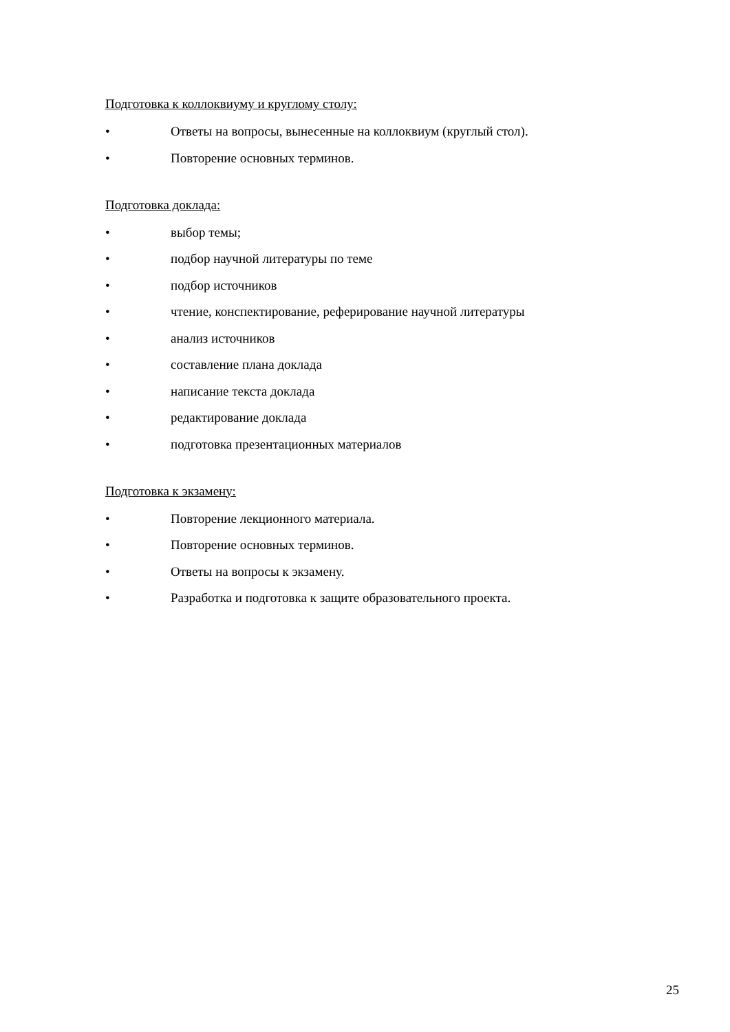Подготовка к коллоквиуму и круглому столу:
• Ответы на вопросы, вынесенные на коллоквиум (круглый стол).
• Повторение основных терминов.
Подготовка доклада:
• выбор темы;
• подбор научной литературы по теме
• подбор источников
• чтение, конспектирование, реферирование научной литературы
• анализ источников
• составление плана доклада
• написание текста доклада
• редактирование доклада
• подготовка презентационных материалов
Подготовка к экзамену:
• Повторение лекционного материала.
• Повторение основных терминов.
• Ответы на вопросы к экзамену.
• Разработка и подготовка к защите образовательного проекта.
25